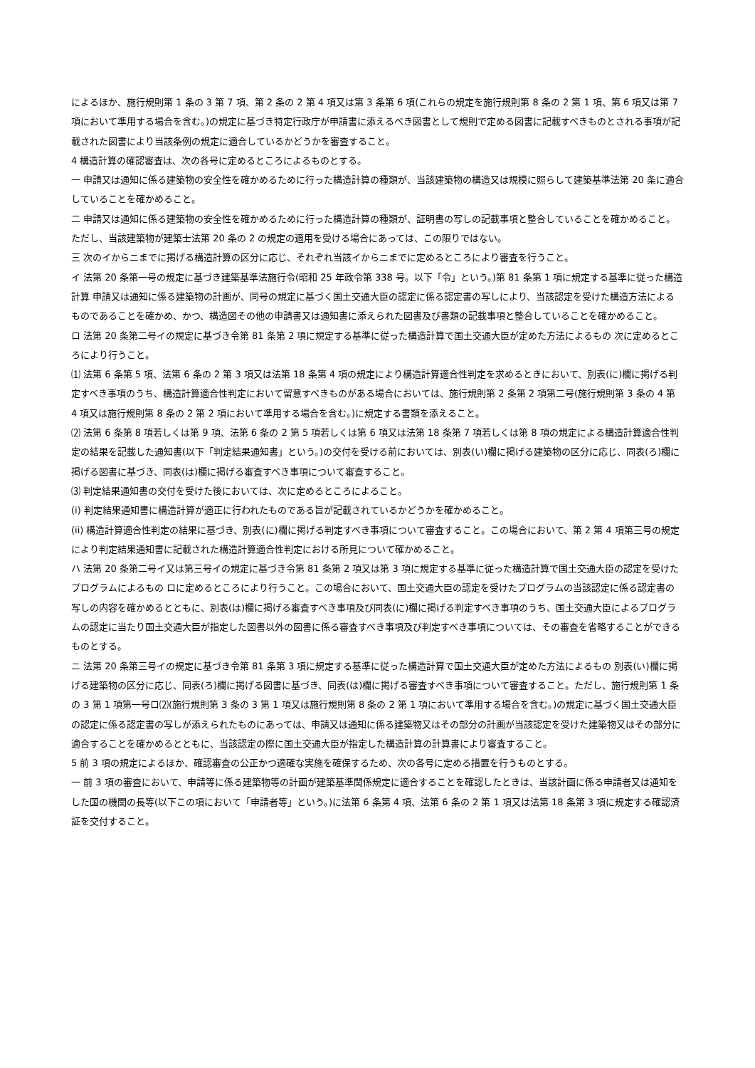によるほか、施行規則第 1 条の 3 第 7 項、第 2 条の 2 第 4 項又は第 3 条第 6 項(これらの規定を施行規則第 8 条の 2 第 1 項、第 6 項又は第 7 項において準用する場合を含む。)の規定に基づき特定行政庁が申請書に添えるべき図書として規則で定める図書に記載すべきものとされる事項が記載された図書により当該条例の規定に適合しているかどうかを審査すること。
4 構造計算の確認審査は、次の各号に定めるところによるものとする。
一 申請又は通知に係る建築物の安全性を確かめるために行った構造計算の種類が、当該建築物の構造又は規模に照らして建築基準法第 20 条に適合していることを確かめること。
二 申請又は通知に係る建築物の安全性を確かめるために行った構造計算の種類が、証明書の写しの記載事項と整合していることを確かめること。ただし、当該建築物が建築士法第 20 条の 2 の規定の適用を受ける場合にあっては、この限りではない。
三 次のイからニまでに掲げる構造計算の区分に応じ、それぞれ当該イからニまでに定めるところにより審査を行うこと。
イ 法第 20 条第一号の規定に基づき建築基準法施行令(昭和 25 年政令第 338 号。以下「令」という。)第 81 条第 1 項に規定する基準に従った構造計算 申請又は通知に係る建築物の計画が、同号の規定に基づく国土交通大臣の認定に係る認定書の写しにより、当該認定を受けた構造方法によるものであることを確かめ、かつ、構造図その他の申請書又は通知書に添えられた図書及び書類の記載事項と整合していることを確かめること。
ロ 法第 20 条第二号イの規定に基づき令第 81 条第 2 項に規定する基準に従った構造計算で国土交通大臣が定めた方法によるもの 次に定めるところにより行うこと。
⑴ 法第 6 条第 5 項、法第 6 条の 2 第 3 項又は法第 18 条第 4 項の規定により構造計算適合性判定を求めるときにおいて、別表(に)欄に掲げる判定すべき事項のうち、構造計算適合性判定において留意すべきものがある場合においては、施行規則第 2 条第 2 項第二号(施行規則第 3 条の 4 第 4 項又は施行規則第 8 条の 2 第 2 項において準用する場合を含む。)に規定する書類を添えること。
⑵ 法第 6 条第 8 項若しくは第 9 項、法第 6 条の 2 第 5 項若しくは第 6 項又は法第 18 条第 7 項若しくは第 8 項の規定による構造計算適合性判定の結果を記載した通知書(以下「判定結果通知書」という。)の交付を受ける前においては、別表(い)欄に掲げる建築物の区分に応じ、同表(ろ)欄に掲げる図書に基づき、同表(は)欄に掲げる審査すべき事項について審査すること。
⑶ 判定結果通知書の交付を受けた後においては、次に定めるところによること。
(i) 判定結果通知書に構造計算が適正に行われたものである旨が記載されているかどうかを確かめること。
(ii) 構造計算適合性判定の結果に基づき、別表(に)欄に掲げる判定すべき事項について審査すること。この場合において、第 2 第 4 項第三号の規定により判定結果通知書に記載された構造計算適合性判定における所見について確かめること。
ハ 法第 20 条第二号イ又は第三号イの規定に基づき令第 81 条第 2 項又は第 3 項に規定する基準に従った構造計算で国土交通大臣の認定を受けたプログラムによるもの ロに定めるところにより行うこと。この場合において、国土交通大臣の認定を受けたプログラムの当該認定に係る認定書の写しの内容を確かめるとともに、別表(は)欄に掲げる審査すべき事項及び同表(に)欄に掲げる判定すべき事項のうち、国土交通大臣によるプログラムの認定に当たり国土交通大臣が指定した図書以外の図書に係る審査すべき事項及び判定すべき事項については、その審査を省略することができるものとする。
ニ 法第 20 条第三号イの規定に基づき令第 81 条第 3 項に規定する基準に従った構造計算で国土交通大臣が定めた方法によるもの 別表(い)欄に掲げる建築物の区分に応じ、同表(ろ)欄に掲げる図書に基づき、同表(は)欄に掲げる審査すべき事項について審査すること。ただし、施行規則第 1 条の 3 第 1 項第一号ロ⑵(施行規則第 3 条の 3 第 1 項又は施行規則第 8 条の 2 第 1 項において準用する場合を含む。)の規定に基づく国土交通大臣の認定に係る認定書の写しが添えられたものにあっては、申請又は通知に係る建築物又はその部分の計画が当該認定を受けた建築物又はその部分に適合することを確かめるとともに、当該認定の際に国土交通大臣が指定した構造計算の計算書により審査すること。
5 前 3 項の規定によるほか、確認審査の公正かつ適確な実施を確保するため、次の各号に定める措置を行うものとする。
一 前 3 項の審査において、申請等に係る建築物等の計画が建築基準関係規定に適合することを確認したときは、当該計画に係る申請者又は通知をした国の機関の長等(以下この項において「申請者等」という。)に法第 6 条第 4 項、法第 6 条の 2 第 1 項又は法第 18 条第 3 項に規定する確認済証を交付すること。